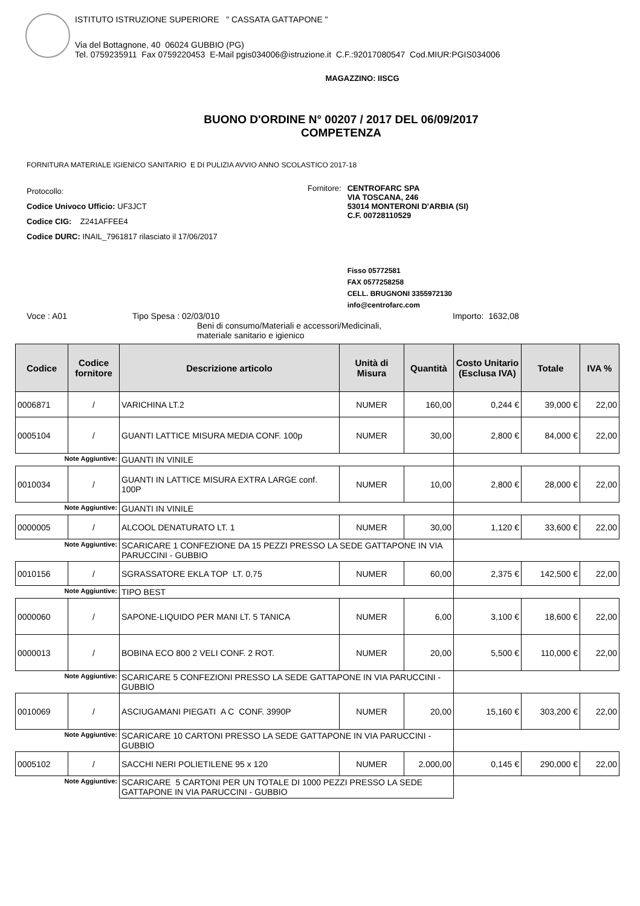ISTITUTO ISTRUZIONE SUPERIORE " CASSATA GATTAPONE "
Via del Bottagnone, 40 06024 GUBBIO (PG)
Tel. 0759235911 Fax 0759220453 E-Mail pgis034006@istruzione.it C.F.:92017080547 Cod.MIUR:PGIS034006
MAGAZZINO: IISCG
BUONO D'ORDINE N° 00207 / 2017 DEL 06/09/2017
COMPETENZA
FORNITURA MATERIALE IGIENICO SANITARIO E DI PULIZIA AVVIO ANNO SCOLASTICO 2017-18
Protocollo:
Codice Univoco Ufficio: UF3JCT
Codice CIG: Z241AFFEE4
Codice DURC: INAIL_7961817 rilasciato il 17/06/2017
Fornitore: CENTROFARC SPA
VIA TOSCANA, 246
53014 MONTERONI D'ARBIA (SI)
C.F. 00728110529
Fisso 05772581
FAX 0577258258
CELL. BRUGNONI 3355972130
info@centrofarc.com
Voce : A01 Tipo Spesa : 02/03/010
Beni di consumo/Materiali e accessori/Medicinali,
materiale sanitario e igienico
Importo: 1632,08
| Codice | Codice fornitore | Descrizione articolo | Unità di Misura | Quantità | Costo Unitario (Esclusa IVA) | Totale | IVA % |
| --- | --- | --- | --- | --- | --- | --- | --- |
| 0006871 | / | VARICHINA LT.2 | NUMER | 160,00 | 0,244 € | 39,000 € | 22,00 |
| 0005104 | / | GUANTI LATTICE MISURA MEDIA CONF. 100p | NUMER | 30,00 | 2,800 € | 84,000 € | 22,00 |
| Note Aggiuntive: | | GUANTI IN VINILE | | | | | |
| 0010034 | / | GUANTI IN LATTICE MISURA EXTRA LARGE conf. 100P | NUMER | 10,00 | 2,800 € | 28,000 € | 22,00 |
| Note Aggiuntive: | | GUANTI IN VINILE | | | | | |
| 0000005 | / | ALCOOL DENATURATO LT. 1 | NUMER | 30,00 | 1,120 € | 33,600 € | 22,00 |
| Note Aggiuntive: | | SCARICARE 1 CONFEZIONE DA 15 PEZZI PRESSO LA SEDE GATTAPONE IN VIA PARUCCINI - GUBBIO | | | | | |
| 0010156 | / | SGRASSATORE EKLA TOP LT. 0,75 | NUMER | 60,00 | 2,375 € | 142,500 € | 22,00 |
| Note Aggiuntive: | | TIPO BEST | | | | | |
| 0000060 | / | SAPONE-LIQUIDO PER MANI LT. 5 TANICA | NUMER | 6,00 | 3,100 € | 18,600 € | 22,00 |
| 0000013 | / | BOBINA ECO 800 2 VELI CONF. 2 ROT. | NUMER | 20,00 | 5,500 € | 110,000 € | 22,00 |
| Note Aggiuntive: | | SCARICARE 5 CONFEZIONI PRESSO LA SEDE GATTAPONE IN VIA PARUCCINI - GUBBIO | | | | | |
| 0010069 | / | ASCIUGAMANI PIEGATI A C CONF. 3990P | NUMER | 20,00 | 15,160 € | 303,200 € | 22,00 |
| Note Aggiuntive: | | SCARICARE 10 CARTONI PRESSO LA SEDE GATTAPONE IN VIA PARUCCINI - GUBBIO | | | | | |
| 0005102 | / | SACCHI NERI POLIETILENE 95 x 120 | NUMER | 2.000,00 | 0,145 € | 290,000 € | 22,00 |
| Note Aggiuntive: | | SCARICARE 5 CARTONI PER UN TOTALE DI 1000 PEZZI PRESSO LA SEDE GATTAPONE IN VIA PARUCCINI - GUBBIO | | | | | |